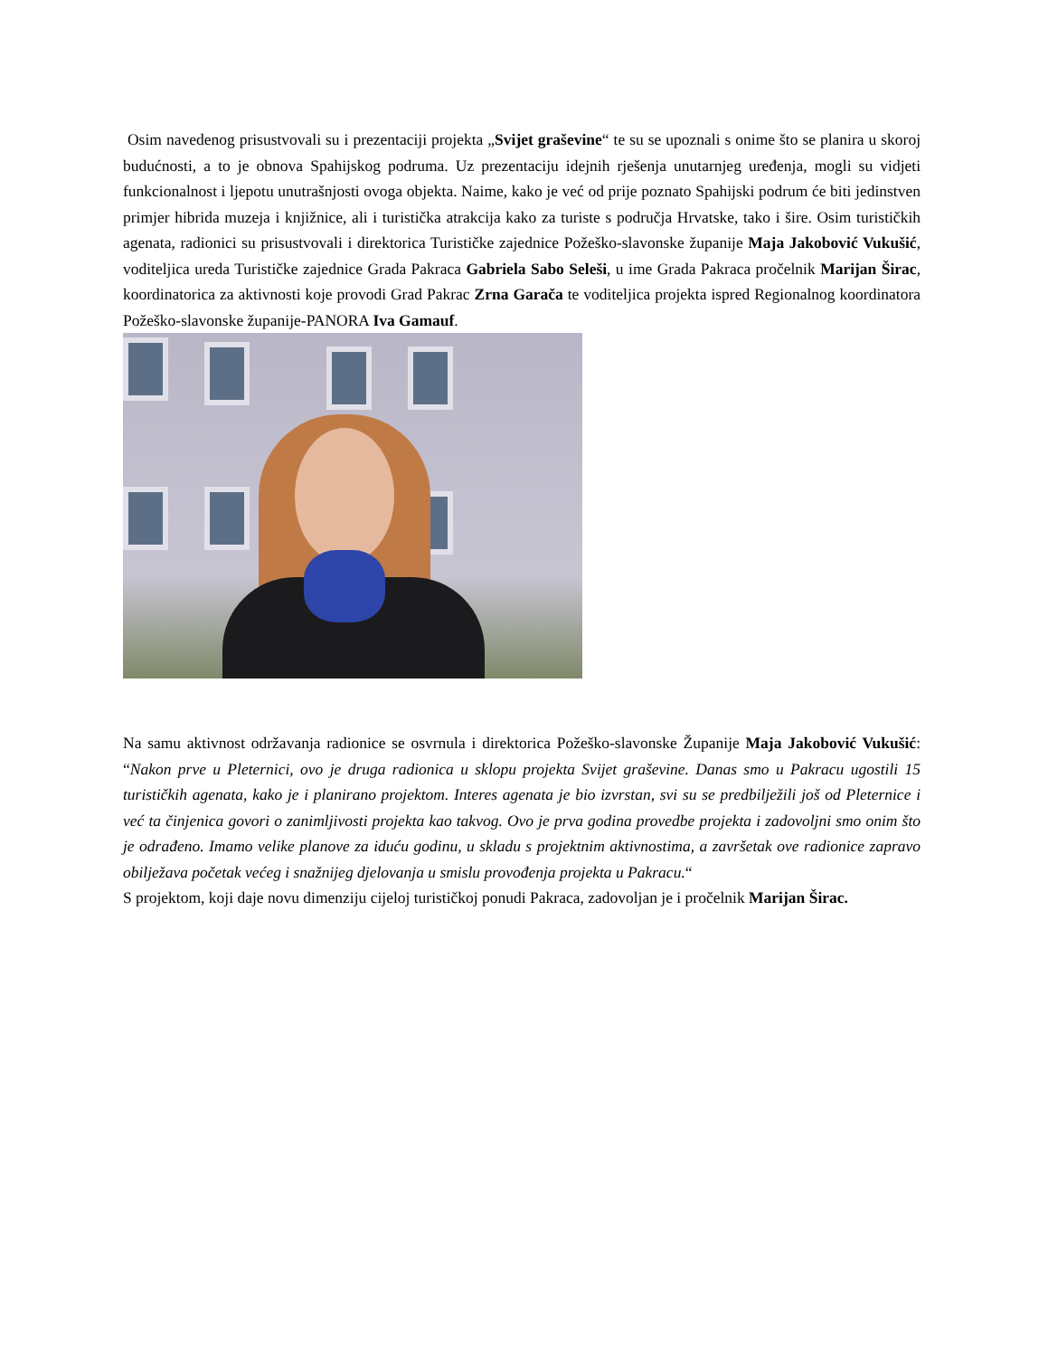Osim navedenog prisustvovali su i prezentaciji projekta „Svijet graševine“ te su se upoznali s onime što se planira u skoroj budućnosti, a to je obnova Spahijskog podruma. Uz prezentaciju idejnih rješenja unutarnjeg uređenja, mogli su vidjeti funkcionalnost i ljepotu unutrašnjosti ovoga objekta. Naime, kako je već od prije poznato Spahijski podrum će biti jedinstven primjer hibrida muzeja i knjižnice, ali i turistička atrakcija kako za turiste s područja Hrvatske, tako i šire. Osim turističkih agenata, radionici su prisustvovali i direktorica Turističke zajednice Požeško-slavonske županije Maja Jakobović Vukušić, voditeljica ureda Turističke zajednice Grada Pakraca Gabriela Sabo Seleši, u ime Grada Pakraca pročelnik Marijan Širac, koordinatorica za aktivnosti koje provodi Grad Pakrac Zrna Garača te voditeljica projekta ispred Regionalnog koordinatora Požeško-slavonske županije-PANORA Iva Gamauf.
Na samu aktivnost održavanja radionice se osvrnula i direktorica Požeško-slavonske Županije Maja Jakobović Vukušić: “Nakon prve u Pleternici, ovo je druga radionica u sklopu projekta Svijet graševine. Danas smo u Pakracu ugostili 15 turističkih agenata, kako je i planirano projektom. Interes agenata je bio izvrstan, svi su se predbilježili još od Pleternice i već ta činjenica govori o zanimljivosti projekta kao takvog. Ovo je prva godina provedbe projekta i zadovoljni smo onim što je odrađeno. Imamo velike planove za iduću godinu, u skladu s projektnim aktivnostima, a završetak ove radionice zapravo obilježava početak većeg i snažnijeg djelovanja u smislu provođenja projekta u Pakracu.“
S projektom, koji daje novu dimenziju cijeloj turističkoj ponudi Pakraca, zadovoljan je i pročelnik Marijan Širac.